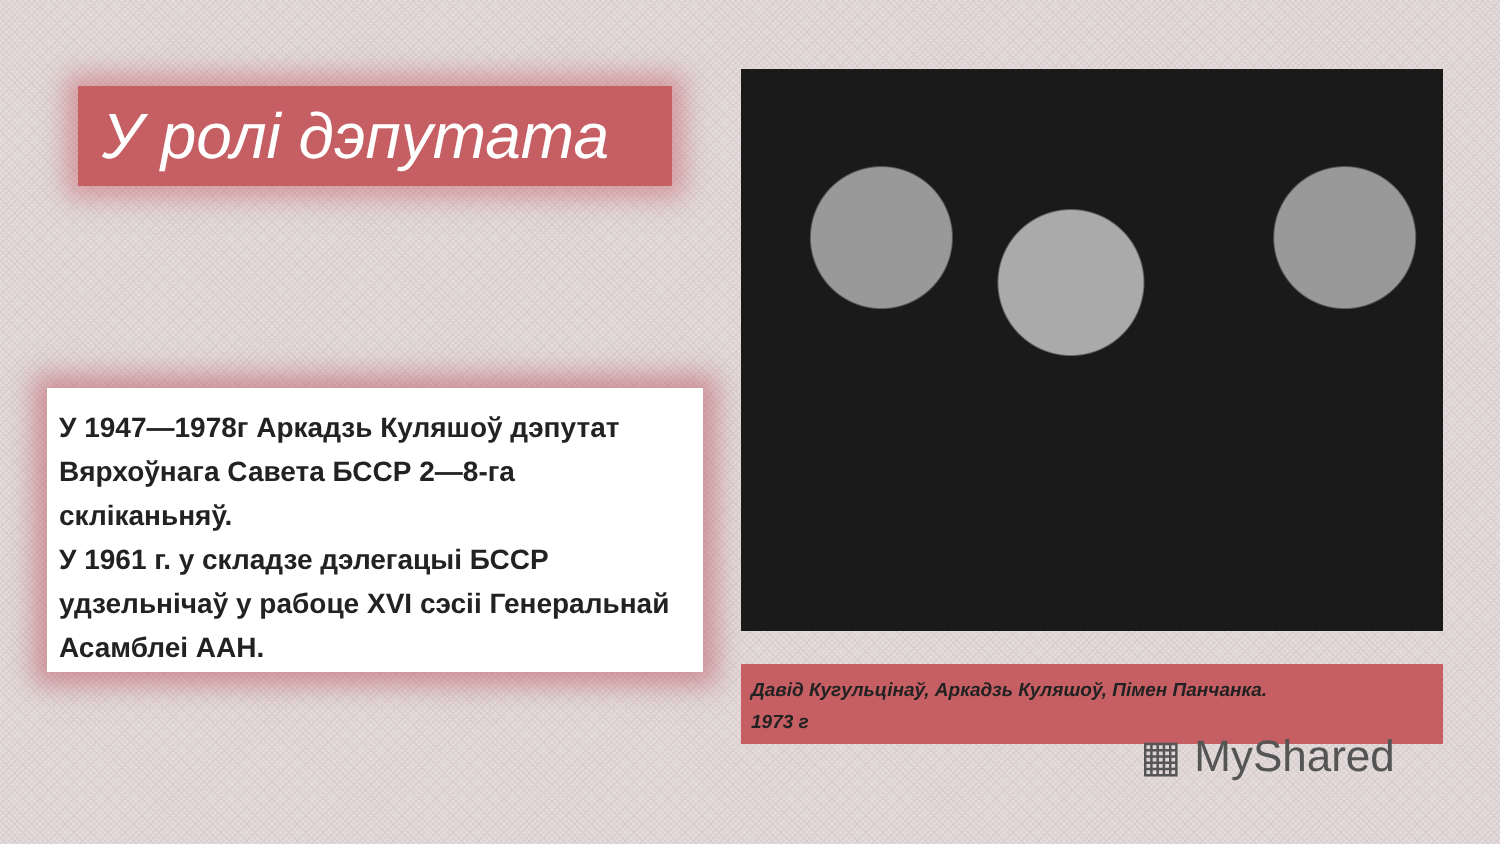У ролі дэпутата
У 1947—1978г Аркадзь Куляшоў дэпутат Вярхоўнага Савета БССР 2—8-га скліканьняў.
У 1961 г. у складзе дэлегацыі БССР удзельнічаў у рабоце XVI сэсіі Генеральнай Асамблеі ААН.
Давід Кугульцінаў, Аркадзь Куляшоў, Пімен Панчанка.
1973 г
▦ MyShared